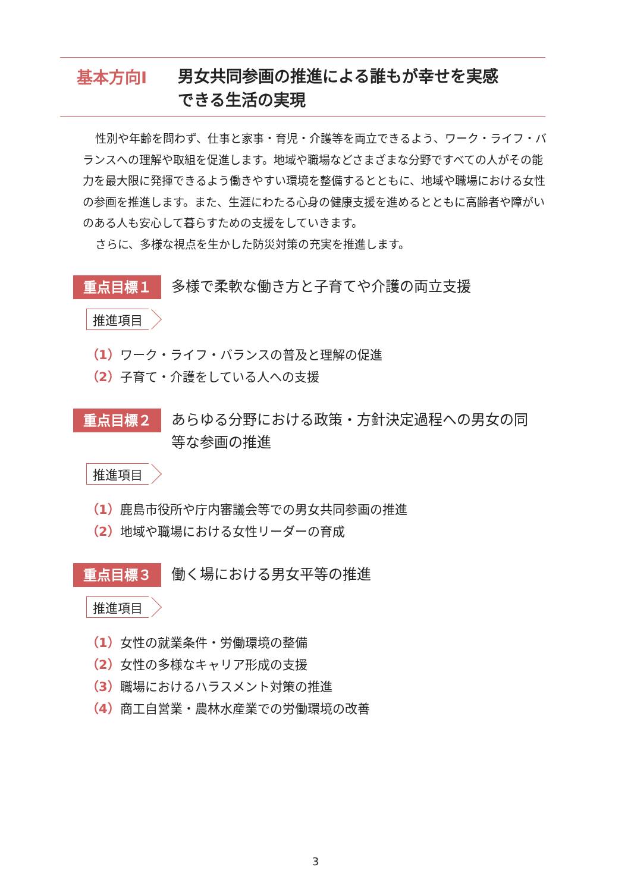基本方向Ⅰ
男女共同参画の推進による誰もが幸せを実感
できる生活の実現
性別や年齢を問わず、仕事と家事・育児・介護等を両立できるよう、ワーク・ライフ・バランスへの理解や取組を促進します。地域や職場などさまざまな分野ですべての人がその能力を最大限に発揮できるよう働きやすい環境を整備するとともに、地域や職場における女性の参画を推進します。また、生涯にわたる心身の健康支援を進めるとともに高齢者や障がいのある人も安心して暮らすための支援をしていきます。
さらに、多様な視点を生かした防災対策の充実を推進します。
重点目標１
多様で柔軟な働き方と子育てや介護の両立支援
推進項目
（1）ワーク・ライフ・バランスの普及と理解の促進
（2）子育て・介護をしている人への支援
重点目標２
あらゆる分野における政策・方針決定過程への男女の同等な参画の推進
推進項目
（1）鹿島市役所や庁内審議会等での男女共同参画の推進
（2）地域や職場における女性リーダーの育成
重点目標３
働く場における男女平等の推進
推進項目
（1）女性の就業条件・労働環境の整備
（2）女性の多様なキャリア形成の支援
（3）職場におけるハラスメント対策の推進
（4）商工自営業・農林水産業での労働環境の改善
3